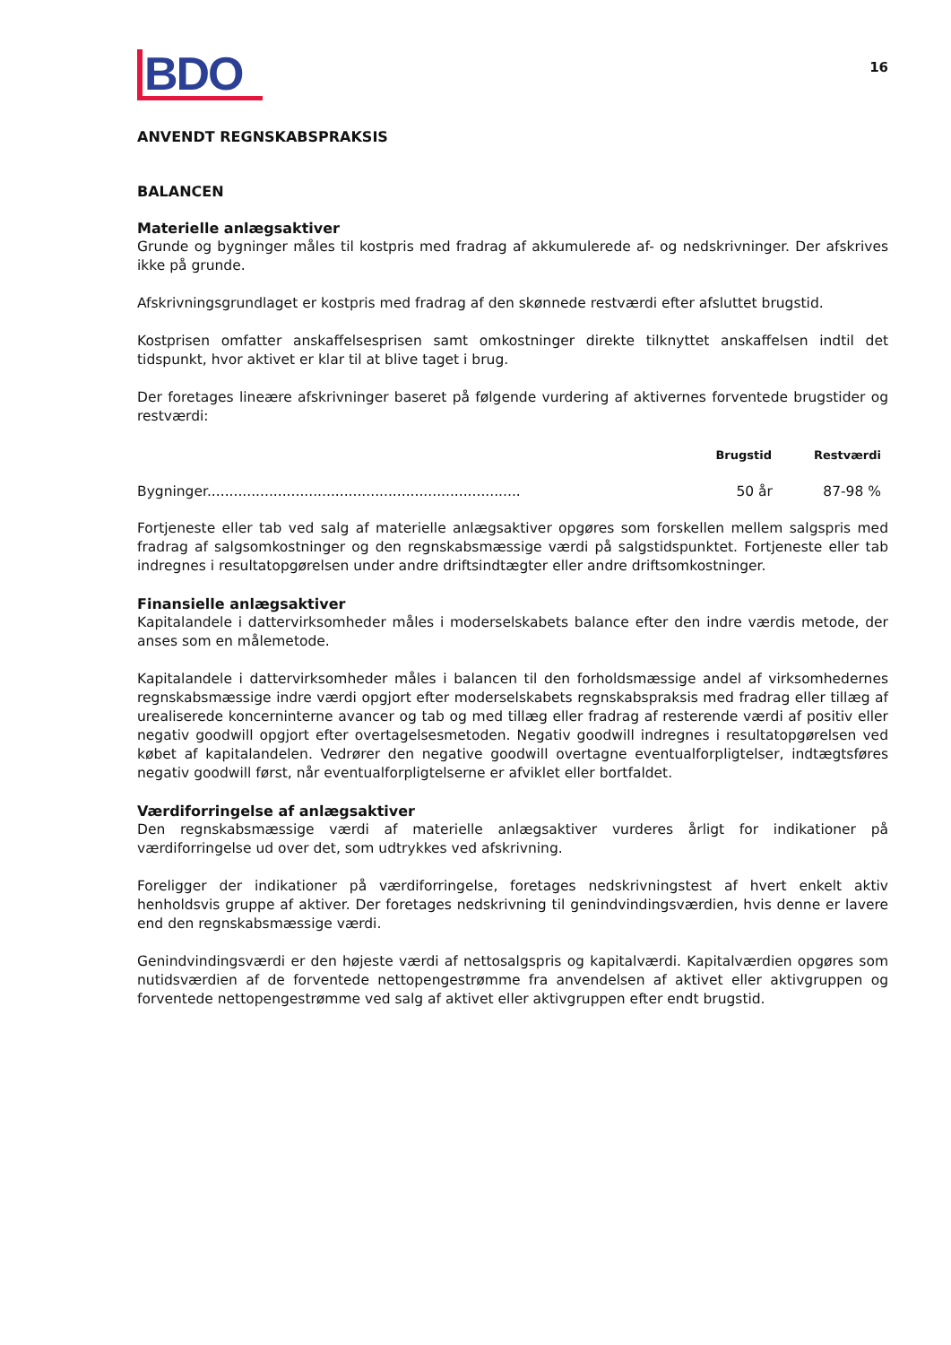BDO
16
ANVENDT REGNSKABSPRAKSIS
BALANCEN
Materielle anlægsaktiver
Grunde og bygninger måles til kostpris med fradrag af akkumulerede af- og nedskrivninger. Der afskrives ikke på grunde.
Afskrivningsgrundlaget er kostpris med fradrag af den skønnede restværdi efter afsluttet brugstid.
Kostprisen omfatter anskaffelsesprisen samt omkostninger direkte tilknyttet anskaffelsen indtil det tidspunkt, hvor aktivet er klar til at blive taget i brug.
Der foretages lineære afskrivninger baseret på følgende vurdering af aktivernes forventede brugstider og restværdi:
| | Brugstid | Restværdi |
| --- | --- | --- |
| Bygninger....................................................................... | 50 år | 87-98 % |
Fortjeneste eller tab ved salg af materielle anlægsaktiver opgøres som forskellen mellem salgspris med fradrag af salgsomkostninger og den regnskabsmæssige værdi på salgstidspunktet. Fortjeneste eller tab indregnes i resultatopgørelsen under andre driftsindtægter eller andre driftsomkostninger.
Finansielle anlægsaktiver
Kapitalandele i dattervirksomheder måles i moderselskabets balance efter den indre værdis metode, der anses som en målemetode.
Kapitalandele i dattervirksomheder måles i balancen til den forholdsmæssige andel af virksomhedernes regnskabsmæssige indre værdi opgjort efter moderselskabets regnskabspraksis med fradrag eller tillæg af urealiserede koncerninterne avancer og tab og med tillæg eller fradrag af resterende værdi af positiv eller negativ goodwill opgjort efter overtagelsesmetoden. Negativ goodwill indregnes i resultatopgørelsen ved købet af kapitalandelen. Vedrører den negative goodwill overtagne eventualforpligtelser, indtægtsføres negativ goodwill først, når eventualforpligtelserne er afviklet eller bortfaldet.
Værdiforringelse af anlægsaktiver
Den regnskabsmæssige værdi af materielle anlægsaktiver vurderes årligt for indikationer på værdiforringelse ud over det, som udtrykkes ved afskrivning.
Foreligger der indikationer på værdiforringelse, foretages nedskrivningstest af hvert enkelt aktiv henholdsvis gruppe af aktiver. Der foretages nedskrivning til genindvindingsværdien, hvis denne er lavere end den regnskabsmæssige værdi.
Genindvindingsværdi er den højeste værdi af nettosalgspris og kapitalværdi. Kapitalværdien opgøres som nutidsværdien af de forventede nettopengestrømme fra anvendelsen af aktivet eller aktivgruppen og forventede nettopengestrømme ved salg af aktivet eller aktivgruppen efter endt brugstid.